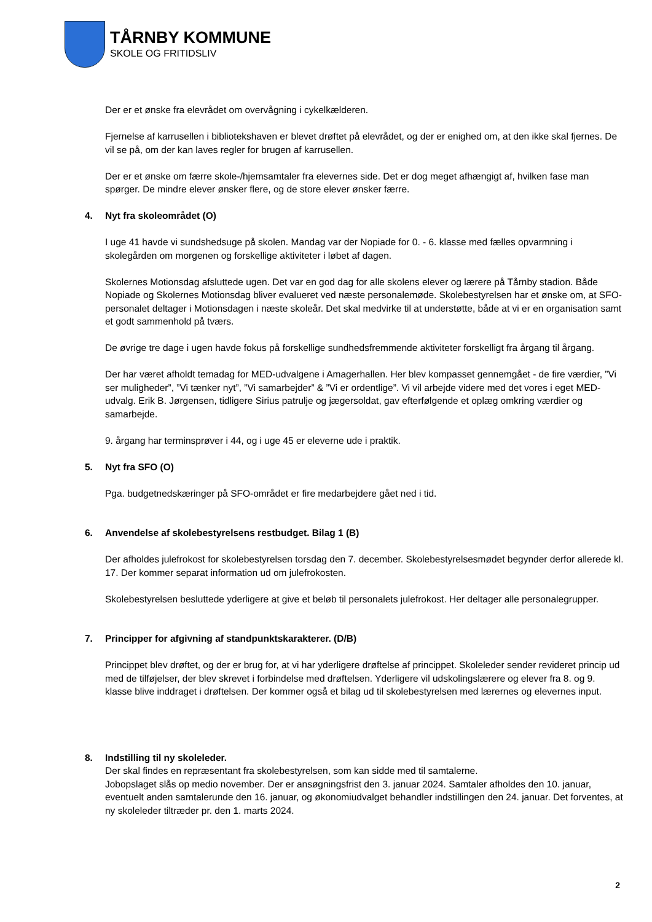TÅRNBY KOMMUNE
SKOLE OG FRITIDSLIV
Der er et ønske fra elevrådet om overvågning i cykelkælderen.
Fjernelse af karrusellen i bibliotekshaven er blevet drøftet på elevrådet, og der er enighed om, at den ikke skal fjernes. De vil se på, om der kan laves regler for brugen af karrusellen.
Der er et ønske om færre skole-/hjemsamtaler fra elevernes side. Det er dog meget afhængigt af, hvilken fase man spørger. De mindre elever ønsker flere, og de store elever ønsker færre.
4. Nyt fra skoleområdet (O)
I uge 41 havde vi sundshedsuge på skolen. Mandag var der Nopiade for 0. - 6. klasse med fælles opvarmning i skolegården om morgenen og forskellige aktiviteter i løbet af dagen.
Skolernes Motionsdag afsluttede ugen. Det var en god dag for alle skolens elever og lærere på Tårnby stadion. Både Nopiade og Skolernes Motionsdag bliver evalueret ved næste personalemøde. Skolebestyrelsen har et ønske om, at SFO-personalet deltager i Motionsdagen i næste skoleår. Det skal medvirke til at understøtte, både at vi er en organisation samt et godt sammenhold på tværs.
De øvrige tre dage i ugen havde fokus på forskellige sundhedsfremmende aktiviteter forskelligt fra årgang til årgang.
Der har været afholdt temadag for MED-udvalgene i Amagerhallen. Her blev kompasset gennemgået - de fire værdier, ”Vi ser muligheder”, ”Vi tænker nyt”, ”Vi samarbejder” & ”Vi er ordentlige”. Vi vil arbejde videre med det vores i eget MED-udvalg. Erik B. Jørgensen, tidligere Sirius patrulje og jægersoldat, gav efterfølgende et oplæg omkring værdier og samarbejde.
9. årgang har terminsprøver i 44, og i uge 45 er eleverne ude i praktik.
5. Nyt fra SFO (O)
Pga. budgetnedskæringer på SFO-området er fire medarbejdere gået ned i tid.
6. Anvendelse af skolebestyrelsens restbudget. Bilag 1 (B)
Der afholdes julefrokost for skolebestyrelsen torsdag den 7. december. Skolebestyrelsesmødet begynder derfor allerede kl. 17. Der kommer separat information ud om julefrokosten.
Skolebestyrelsen besluttede yderligere at give et beløb til personalets julefrokost. Her deltager alle personalegrupper.
7. Principper for afgivning af standpunktskarakterer. (D/B)
Princippet blev drøftet, og der er brug for, at vi har yderligere drøftelse af princippet. Skoleleder sender revideret princip ud med de tilføjelser, der blev skrevet i forbindelse med drøftelsen. Yderligere vil udskolingslærere og elever fra 8. og 9. klasse blive inddraget i drøftelsen. Der kommer også et bilag ud til skolebestyrelsen med lærernes og elevernes input.
8. Indstilling til ny skoleleder.
Der skal findes en repræsentant fra skolebestyrelsen, som kan sidde med til samtalerne.
Jobopslaget slås op medio november. Der er ansøgningsfrist den 3. januar 2024. Samtaler afholdes den 10. januar, eventuelt anden samtalerunde den 16. januar, og økonomiudvalget behandler indstillingen den 24. januar. Det forventes, at ny skoleleder tiltræder pr. den 1. marts 2024.
2